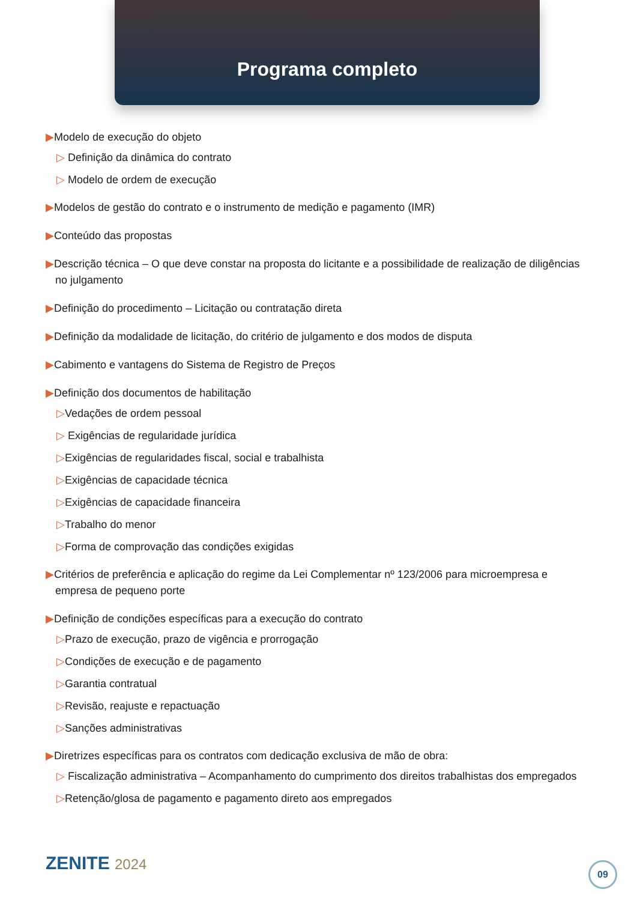Programa completo
▶Modelo de execução do objeto
▷ Definição da dinâmica do contrato
▷ Modelo de ordem de execução
▶Modelos de gestão do contrato e o instrumento de medição e pagamento (IMR)
▶Conteúdo das propostas
▶Descrição técnica – O que deve constar na proposta do licitante e a possibilidade de realização de diligências no julgamento
▶Definição do procedimento – Licitação ou contratação direta
▶Definição da modalidade de licitação, do critério de julgamento e dos modos de disputa
▶Cabimento e vantagens do Sistema de Registro de Preços
▶Definição dos documentos de habilitação
▷Vedações de ordem pessoal
▷ Exigências de regularidade jurídica
▷Exigências de regularidades fiscal, social e trabalhista
▷Exigências de capacidade técnica
▷Exigências de capacidade financeira
▷Trabalho do menor
▷Forma de comprovação das condições exigidas
▶Critérios de preferência e aplicação do regime da Lei Complementar nº 123/2006 para microempresa e empresa de pequeno porte
▶Definição de condições específicas para a execução do contrato
▷Prazo de execução, prazo de vigência e prorrogação
▷Condições de execução e de pagamento
▷Garantia contratual
▷Revisão, reajuste e repactuação
▷Sanções administrativas
▶Diretrizes específicas para os contratos com dedicação exclusiva de mão de obra:
▷ Fiscalização administrativa – Acompanhamento do cumprimento dos direitos trabalhistas dos empregados
▷Retenção/glosa de pagamento e pagamento direto aos empregados
ZENITE 2024 09